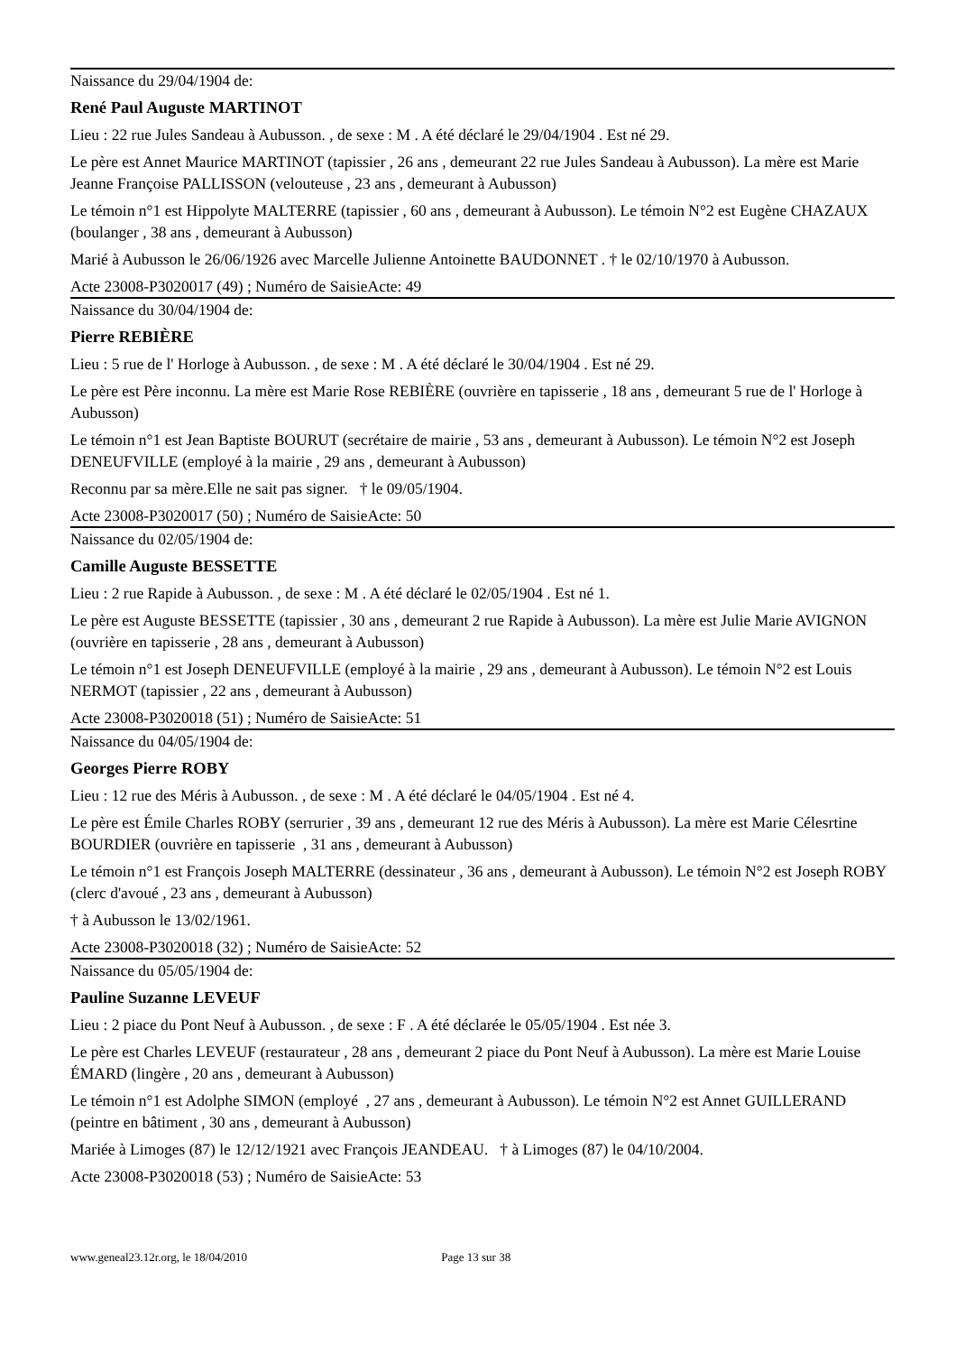Naissance du 29/04/1904 de:
René Paul Auguste MARTINOT
Lieu : 22 rue Jules Sandeau à Aubusson. , de sexe : M . A été déclaré le 29/04/1904 . Est né 29.
Le père est Annet Maurice MARTINOT (tapissier , 26 ans , demeurant 22 rue Jules Sandeau à Aubusson). La mère est Marie Jeanne Françoise PALLISSON (velouteuse , 23 ans , demeurant à Aubusson)
Le témoin n°1 est Hippolyte MALTERRE (tapissier , 60 ans , demeurant à Aubusson). Le témoin N°2 est Eugène CHAZAUX (boulanger , 38 ans , demeurant à Aubusson)
Marié à Aubusson le 26/06/1926 avec Marcelle Julienne Antoinette BAUDONNET . † le 02/10/1970 à Aubusson.
Acte 23008-P3020017 (49) ; Numéro de SaisieActe: 49
Naissance du 30/04/1904 de:
Pierre REBIÈRE
Lieu : 5 rue de l' Horloge à Aubusson. , de sexe : M . A été déclaré le 30/04/1904 . Est né 29.
Le père est Père inconnu. La mère est Marie Rose REBIÈRE (ouvrière en tapisserie , 18 ans , demeurant 5 rue de l' Horloge à Aubusson)
Le témoin n°1 est Jean Baptiste BOURUT (secrétaire de mairie , 53 ans , demeurant à Aubusson). Le témoin N°2 est Joseph DENEUFVILLE (employé à la mairie , 29 ans , demeurant à Aubusson)
Reconnu par sa mère.Elle ne sait pas signer. † le 09/05/1904.
Acte 23008-P3020017 (50) ; Numéro de SaisieActe: 50
Naissance du 02/05/1904 de:
Camille Auguste BESSETTE
Lieu : 2 rue Rapide à Aubusson. , de sexe : M . A été déclaré le 02/05/1904 . Est né 1.
Le père est Auguste BESSETTE (tapissier , 30 ans , demeurant 2 rue Rapide à Aubusson). La mère est Julie Marie AVIGNON (ouvrière en tapisserie , 28 ans , demeurant à Aubusson)
Le témoin n°1 est Joseph DENEUFVILLE (employé à la mairie , 29 ans , demeurant à Aubusson). Le témoin N°2 est Louis NERMOT (tapissier , 22 ans , demeurant à Aubusson)
Acte 23008-P3020018 (51) ; Numéro de SaisieActe: 51
Naissance du 04/05/1904 de:
Georges Pierre ROBY
Lieu : 12 rue des Méris à Aubusson. , de sexe : M . A été déclaré le 04/05/1904 . Est né 4.
Le père est Émile Charles ROBY (serrurier , 39 ans , demeurant 12 rue des Méris à Aubusson). La mère est Marie Célesrtine BOURDIER (ouvrière en tapisserie , 31 ans , demeurant à Aubusson)
Le témoin n°1 est François Joseph MALTERRE (dessinateur , 36 ans , demeurant à Aubusson). Le témoin N°2 est Joseph ROBY (clerc d'avoué , 23 ans , demeurant à Aubusson)
† à Aubusson le 13/02/1961.
Acte 23008-P3020018 (32) ; Numéro de SaisieActe: 52
Naissance du 05/05/1904 de:
Pauline Suzanne LEVEUF
Lieu : 2 piace du Pont Neuf à Aubusson. , de sexe : F . A été déclarée le 05/05/1904 . Est née 3.
Le père est Charles LEVEUF (restaurateur , 28 ans , demeurant 2 piace du Pont Neuf à Aubusson). La mère est Marie Louise ÉMARD (lingère , 20 ans , demeurant à Aubusson)
Le témoin n°1 est Adolphe SIMON (employé , 27 ans , demeurant à Aubusson). Le témoin N°2 est Annet GUILLERAND (peintre en bâtiment , 30 ans , demeurant à Aubusson)
Mariée à Limoges (87) le 12/12/1921 avec François JEANDEAU. † à Limoges (87) le 04/10/2004.
Acte 23008-P3020018 (53) ; Numéro de SaisieActe: 53
www.geneal23.12r.org, le 18/04/2010 Page 13 sur 38